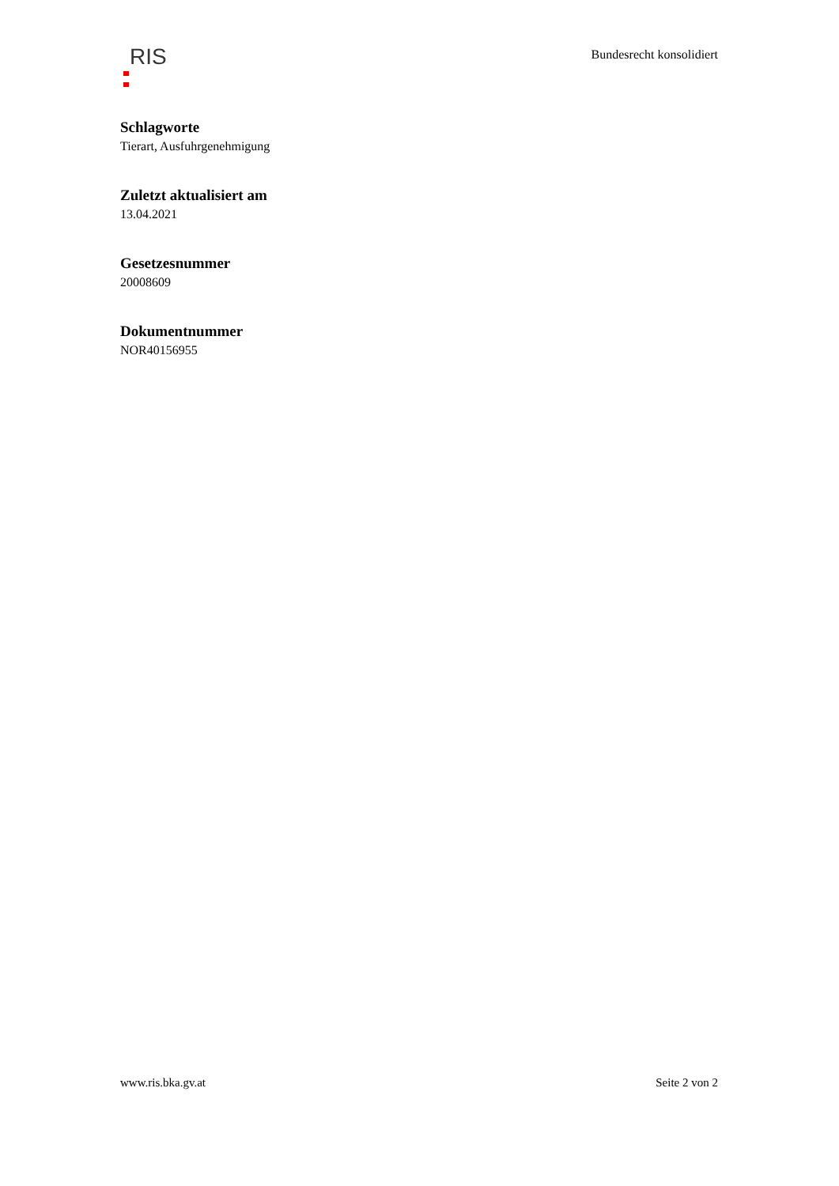RIS
Bundesrecht konsolidiert
Schlagworte
Tierart, Ausfuhrgenehmigung
Zuletzt aktualisiert am
13.04.2021
Gesetzesnummer
20008609
Dokumentnummer
NOR40156955
www.ris.bka.gv.at Seite 2 von 2